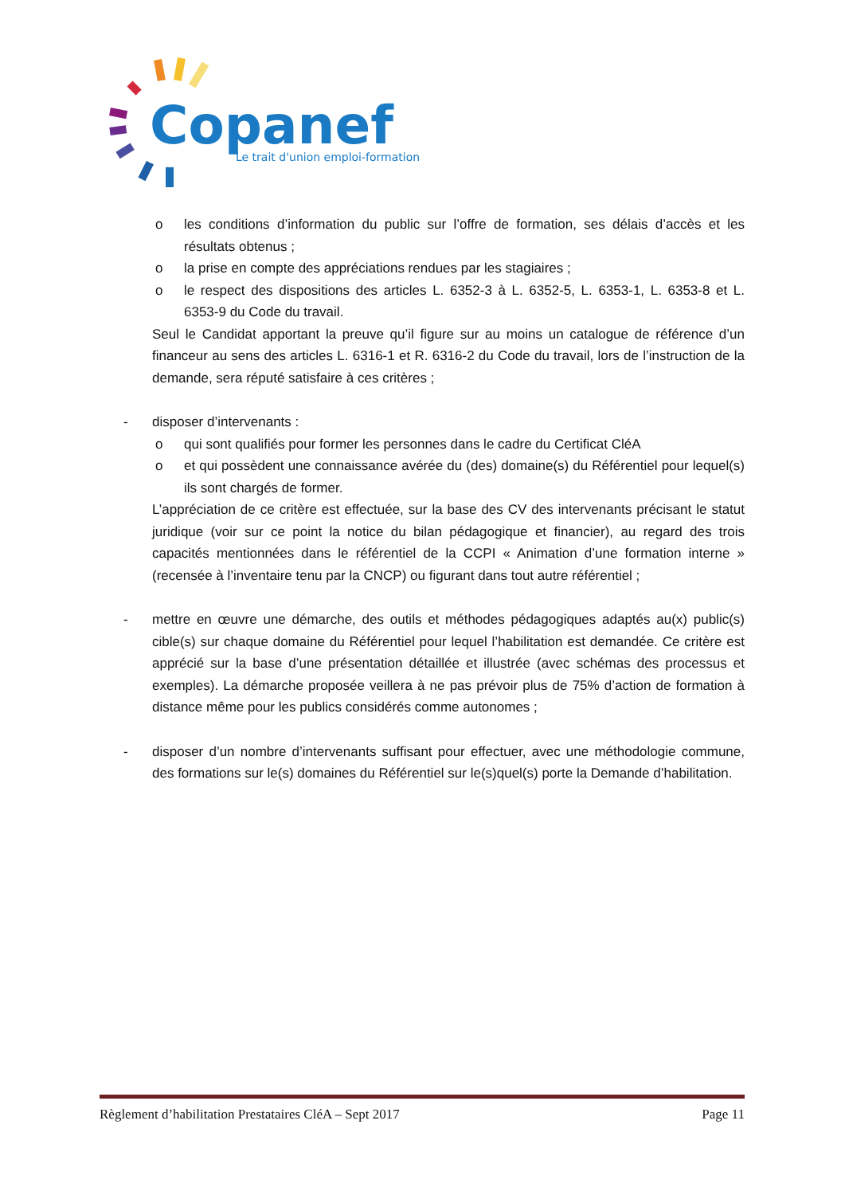Copanef
Le trait d'union emploi-formation
o les conditions d’information du public sur l’offre de formation, ses délais d’accès et les résultats obtenus ;
o la prise en compte des appréciations rendues par les stagiaires ;
o le respect des dispositions des articles L. 6352-3 à L. 6352-5, L. 6353-1, L. 6353-8 et L. 6353-9 du Code du travail.
Seul le Candidat apportant la preuve qu’il figure sur au moins un catalogue de référence d’un financeur au sens des articles L. 6316-1 et R. 6316-2 du Code du travail, lors de l’instruction de la demande, sera réputé satisfaire à ces critères ;
- disposer d’intervenants :
o qui sont qualifiés pour former les personnes dans le cadre du Certificat CléA
o et qui possèdent une connaissance avérée du (des) domaine(s) du Référentiel pour lequel(s) ils sont chargés de former.
L’appréciation de ce critère est effectuée, sur la base des CV des intervenants précisant le statut juridique (voir sur ce point la notice du bilan pédagogique et financier), au regard des trois capacités mentionnées dans le référentiel de la CCPI « Animation d’une formation interne » (recensée à l’inventaire tenu par la CNCP) ou figurant dans tout autre référentiel ;
- mettre en œuvre une démarche, des outils et méthodes pédagogiques adaptés au(x) public(s) cible(s) sur chaque domaine du Référentiel pour lequel l’habilitation est demandée. Ce critère est apprécié sur la base d’une présentation détaillée et illustrée (avec schémas des processus et exemples). La démarche proposée veillera à ne pas prévoir plus de 75% d’action de formation à distance même pour les publics considérés comme autonomes ;
- disposer d’un nombre d’intervenants suffisant pour effectuer, avec une méthodologie commune, des formations sur le(s) domaines du Référentiel sur le(s)quel(s) porte la Demande d’habilitation.
Règlement d’habilitation Prestataires CléA – Sept 2017 Page 11